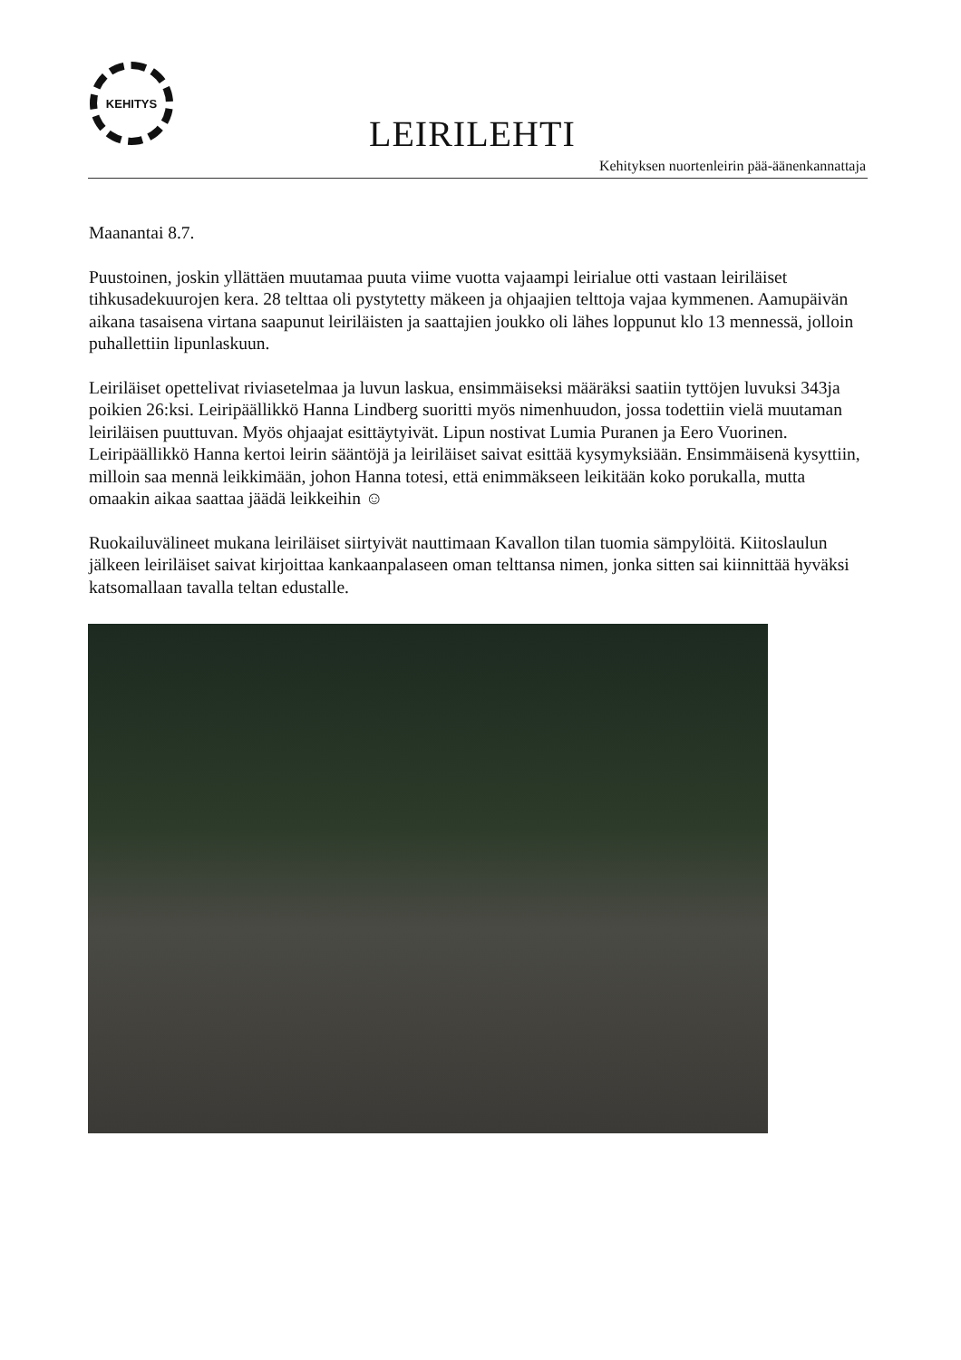KEHITYS
LEIRILEHTI
Kehityksen nuortenleirin pää-äänenkannattaja
Maanantai 8.7.
Puustoinen, joskin yllättäen muutamaa puuta viime vuotta vajaampi leirialue otti vastaan leiriläiset tihkusadekuurojen kera. 28 telttaa oli pystytetty mäkeen ja ohjaajien telttoja vajaa kymmenen. Aamupäivän aikana tasaisena virtana saapunut leiriläisten ja saattajien joukko oli lähes loppunut klo 13 mennessä, jolloin puhallettiin lipunlaskuun.
Leiriläiset opettelivat riviasetelmaa ja luvun laskua, ensimmäiseksi määräksi saatiin tyttöjen luvuksi 343ja poikien 26:ksi. Leiripäällikkö Hanna Lindberg suoritti myös nimenhuudon, jossa todettiin vielä muutaman leiriläisen puuttuvan. Myös ohjaajat esittäytyivät. Lipun nostivat Lumia Puranen ja Eero Vuorinen. Leiripäällikkö Hanna kertoi leirin sääntöjä ja leiriläiset saivat esittää kysymyksiään. Ensimmäisenä kysyttiin, milloin saa mennä leikkimään, johon Hanna totesi, että enimmäkseen leikitään koko porukalla, mutta omaakin aikaa saattaa jäädä leikkeihin ☺
Ruokailuvälineet mukana leiriläiset siirtyivät nauttimaan Kavallon tilan tuomia sämpylöitä. Kiitoslaulun jälkeen leiriläiset saivat kirjoittaa kankaanpalaseen oman telttansa nimen, jonka sitten sai kiinnittää hyväksi katsomallaan tavalla teltan edustalle.